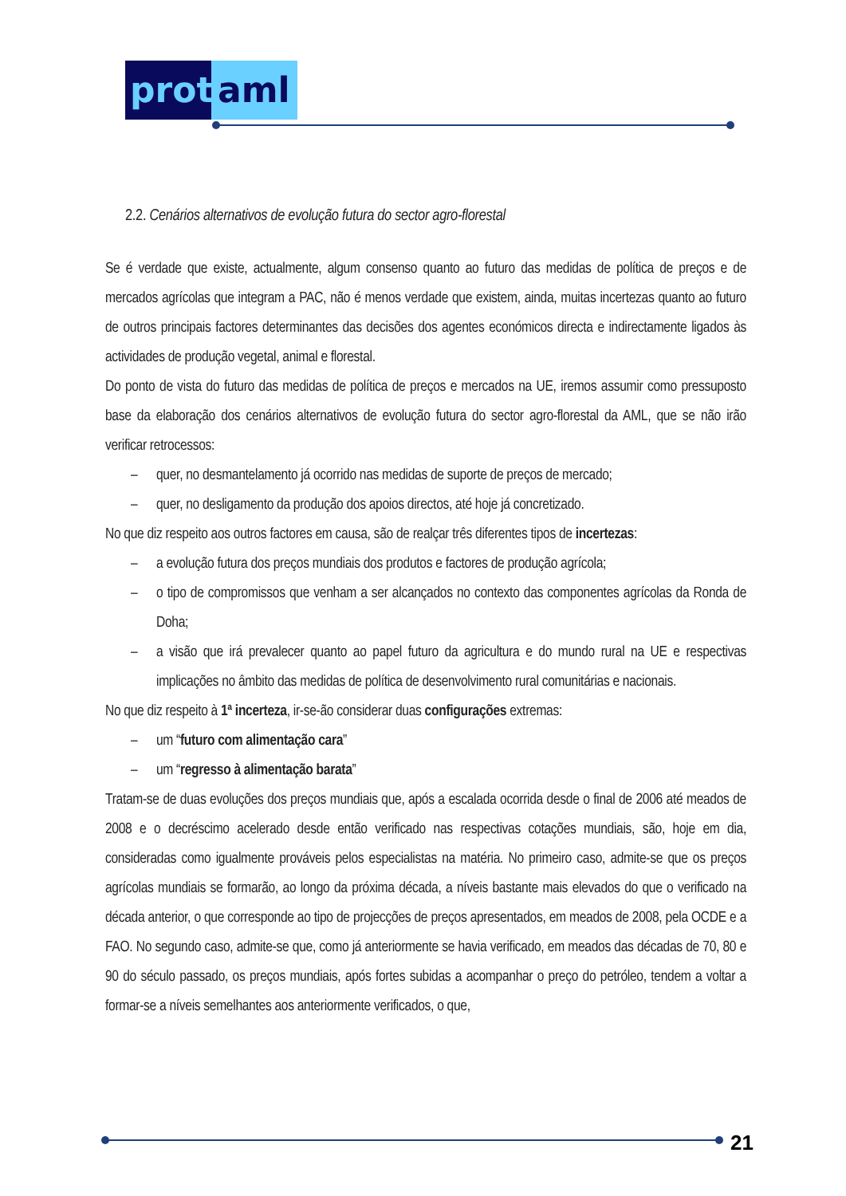prot
aml
2.2. Cenários alternativos de evolução futura do sector agro-florestal
Se é verdade que existe, actualmente, algum consenso quanto ao futuro das medidas de política de preços e de mercados agrícolas que integram a PAC, não é menos verdade que existem, ainda, muitas incertezas quanto ao futuro de outros principais factores determinantes das decisões dos agentes económicos directa e indirectamente ligados às actividades de produção vegetal, animal e florestal.
Do ponto de vista do futuro das medidas de política de preços e mercados na UE, iremos assumir como pressuposto base da elaboração dos cenários alternativos de evolução futura do sector agro-florestal da AML, que se não irão verificar retrocessos:
– quer, no desmantelamento já ocorrido nas medidas de suporte de preços de mercado;
– quer, no desligamento da produção dos apoios directos, até hoje já concretizado.
No que diz respeito aos outros factores em causa, são de realçar três diferentes tipos de incertezas:
– a evolução futura dos preços mundiais dos produtos e factores de produção agrícola;
– o tipo de compromissos que venham a ser alcançados no contexto das componentes agrícolas da Ronda de Doha;
– a visão que irá prevalecer quanto ao papel futuro da agricultura e do mundo rural na UE e respectivas implicações no âmbito das medidas de política de desenvolvimento rural comunitárias e nacionais.
No que diz respeito à 1ª incerteza, ir-se-ão considerar duas configurações extremas:
– um “futuro com alimentação cara”
– um “regresso à alimentação barata”
Tratam-se de duas evoluções dos preços mundiais que, após a escalada ocorrida desde o final de 2006 até meados de 2008 e o decréscimo acelerado desde então verificado nas respectivas cotações mundiais, são, hoje em dia, consideradas como igualmente prováveis pelos especialistas na matéria. No primeiro caso, admite-se que os preços agrícolas mundiais se formarão, ao longo da próxima década, a níveis bastante mais elevados do que o verificado na década anterior, o que corresponde ao tipo de projecções de preços apresentados, em meados de 2008, pela OCDE e a FAO. No segundo caso, admite-se que, como já anteriormente se havia verificado, em meados das décadas de 70, 80 e 90 do século passado, os preços mundiais, após fortes subidas a acompanhar o preço do petróleo, tendem a voltar a formar-se a níveis semelhantes aos anteriormente verificados, o que,
21